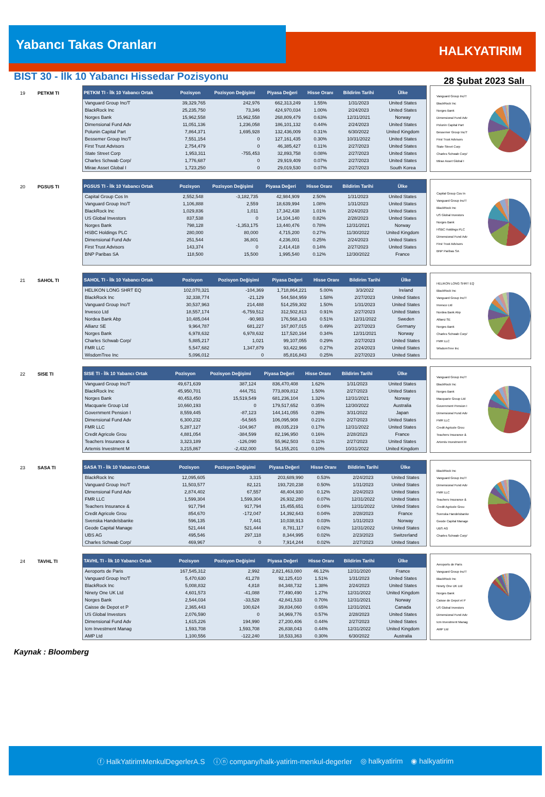HALKYATIRIM
Yabancı Takas Oranları
28 Şubat 2023 Salı
BIST 30 - İlk 10 Yabancı Hissedar Pozisyonu
19 PETKM TI
| PETKM TI - İlk 10 Yabancı Ortak | Pozisyon | Pozisyon Değişimi | Piyasa Değeri | Hisse Oranı | Bildirim Tarihi | Ülke |
| --- | --- | --- | --- | --- | --- | --- |
| Vanguard Group Inc/T | 39,329,765 | 242,976 | 662,313,249 | 1.55% | 1/31/2023 | United States |
| BlackRock Inc | 25,235,750 | 73,346 | 424,970,034 | 1.00% | 2/24/2023 | United States |
| Norges Bank | 15,962,558 | 15,962,558 | 268,809,479 | 0.63% | 12/31/2021 | Norway |
| Dimensional Fund Adv | 11,051,136 | 1,236,058 | 186,101,132 | 0.44% | 2/24/2023 | United States |
| Polunin Capital Part | 7,864,371 | 1,695,928 | 132,436,009 | 0.31% | 6/30/2022 | United Kingdom |
| Bessemer Group Inc/T | 7,551,154 | 0 | 127,161,435 | 0.30% | 10/31/2022 | United States |
| First Trust Advisors | 2,754,479 | 0 | 46,385,427 | 0.11% | 2/27/2023 | United States |
| State Street Corp | 1,953,311 | -755,453 | 32,893,758 | 0.08% | 2/27/2023 | United States |
| Charles Schwab Corp/ | 1,776,687 | 0 | 29,919,409 | 0.07% | 2/27/2023 | United States |
| Mirae Asset Global I | 1,723,250 | 0 | 29,019,530 | 0.07% | 2/27/2023 | South Korea |
Vanguard Group Inc/T
BlackRock Inc
Norges Bank
Dimensional Fund Adv
Polunin Capital Part
Bessemer Group Inc/T
First Trust Advisors
State Street Corp
Charles Schwab Corp/
Mirae Asset Global I
20 PGSUS TI
| PGSUS TI - İlk 10 Yabancı Ortak | Pozisyon | Pozisyon Değişimi | Piyasa Değeri | Hisse Oranı | Bildirim Tarihi | Ülke |
| --- | --- | --- | --- | --- | --- | --- |
| Capital Group Cos In | 2,552,548 | -3,182,735 | 42,984,909 | 2.50% | 1/31/2023 | United States |
| Vanguard Group Inc/T | 1,106,888 | 2,559 | 18,639,994 | 1.08% | 1/31/2023 | United States |
| BlackRock Inc | 1,029,836 | 1,011 | 17,342,438 | 1.01% | 2/24/2023 | United States |
| US Global Investors | 837,538 | 0 | 14,104,140 | 0.82% | 2/28/2023 | United States |
| Norges Bank | 798,128 | -1,353,175 | 13,440,476 | 0.78% | 12/31/2021 | Norway |
| HSBC Holdings PLC | 280,000 | 80,000 | 4,715,200 | 0.27% | 11/30/2022 | United Kingdom |
| Dimensional Fund Adv | 251,544 | 36,801 | 4,236,001 | 0.25% | 2/24/2023 | United States |
| First Trust Advisors | 143,374 | 0 | 2,414,418 | 0.14% | 2/27/2023 | United States |
| BNP Paribas SA | 118,500 | 15,500 | 1,995,540 | 0.12% | 12/30/2022 | France |
Capital Group Cos In
Vanguard Group Inc/T
BlackRock Inc
US Global Investors
Norges Bank
HSBC Holdings PLC
Dimensional Fund Adv
First Trust Advisors
BNP Paribas SA
21 SAHOL TI
| SAHOL TI - İlk 10 Yabancı Ortak | Pozisyon | Pozisyon Değişimi | Piyasa Değeri | Hisse Oranı | Bildirim Tarihi | Ülke |
| --- | --- | --- | --- | --- | --- | --- |
| HELIKON LONG SHRT EQ | 102,070,321 | -104,369 | 1,718,864,221 | 5.00% | 3/3/2022 | Ireland |
| BlackRock Inc | 32,338,774 | -21,129 | 544,584,959 | 1.58% | 2/27/2023 | United States |
| Vanguard Group Inc/T | 30,537,963 | 214,488 | 514,259,302 | 1.50% | 1/31/2023 | United States |
| Invesco Ltd | 18,557,174 | -6,759,512 | 312,502,813 | 0.91% | 2/27/2023 | United States |
| Nordea Bank Abp | 10,485,044 | -90,983 | 176,568,143 | 0.51% | 12/31/2022 | Sweden |
| Allianz SE | 9,964,787 | 681,227 | 167,807,015 | 0.49% | 2/27/2023 | Germany |
| Norges Bank | 6,978,632 | 6,978,632 | 117,520,164 | 0.34% | 12/31/2021 | Norway |
| Charles Schwab Corp/ | 5,885,217 | 1,021 | 99,107,055 | 0.29% | 2/27/2023 | United States |
| FMR LLC | 5,547,682 | 1,347,879 | 93,422,966 | 0.27% | 2/24/2023 | United States |
| WisdomTree Inc | 5,096,012 | 0 | 85,816,843 | 0.25% | 2/27/2023 | United States |
HELIKON LONG SHRT EQ
BlackRock Inc
Vanguard Group Inc/T
Invesco Ltd
Nordea Bank Abp
Allianz SE
Norges Bank
Charles Schwab Corp/
FMR LLC
WisdomTree Inc
22 SISE TI
| SISE TI - İlk 10 Yabancı Ortak | Pozisyon | Pozisyon Değişimi | Piyasa Değeri | Hisse Oranı | Bildirim Tarihi | Ülke |
| --- | --- | --- | --- | --- | --- | --- |
| Vanguard Group Inc/T | 49,671,639 | 387,124 | 836,470,408 | 1.62% | 1/31/2023 | United States |
| BlackRock Inc | 45,950,701 | 444,751 | 773,809,812 | 1.50% | 2/27/2023 | United States |
| Norges Bank | 40,453,450 | 15,519,549 | 681,236,104 | 1.32% | 12/31/2021 | Norway |
| Macquarie Group Ltd | 10,660,193 | 0 | 179,517,652 | 0.35% | 12/30/2022 | Australia |
| Government Pension I | 8,559,445 | -87,123 | 144,141,055 | 0.28% | 3/31/2022 | Japan |
| Dimensional Fund Adv | 6,300,232 | -54,565 | 106,095,908 | 0.21% | 2/27/2023 | United States |
| FMR LLC | 5,287,127 | -104,967 | 89,035,219 | 0.17% | 12/31/2022 | United States |
| Credit Agricole Grou | 4,881,054 | -384,599 | 82,196,950 | 0.16% | 2/28/2023 | France |
| Teachers Insurance & | 3,323,189 | -126,090 | 55,962,503 | 0.11% | 2/27/2023 | United States |
| Artemis Investment M | 3,215,867 | -2,432,000 | 54,155,201 | 0.10% | 10/31/2022 | United Kingdom |
Vanguard Group Inc/T
BlackRock Inc
Norges Bank
Macquarie Group Ltd
Government Pension I
Dimensional Fund Adv
FMR LLC
Credit Agricole Grou
Teachers Insurance &
Artemis Investment M
23 SASA TI
| SASA TI - İlk 10 Yabancı Ortak | Pozisyon | Pozisyon Değişimi | Piyasa Değeri | Hisse Oranı | Bildirim Tarihi | Ülke |
| --- | --- | --- | --- | --- | --- | --- |
| BlackRock Inc | 12,095,605 | 3,315 | 203,689,990 | 0.53% | 2/24/2023 | United States |
| Vanguard Group Inc/T | 11,503,577 | 82,121 | 193,720,238 | 0.50% | 1/31/2023 | United States |
| Dimensional Fund Adv | 2,874,402 | 67,557 | 48,404,930 | 0.12% | 2/24/2023 | United States |
| FMR LLC | 1,599,304 | 1,599,304 | 26,932,280 | 0.07% | 12/31/2022 | United States |
| Teachers Insurance & | 917,794 | 917,794 | 15,455,651 | 0.04% | 12/31/2022 | United States |
| Credit Agricole Grou | 854,670 | -172,047 | 14,392,643 | 0.04% | 2/28/2023 | France |
| Svenska Handelsbanke | 596,135 | 7,441 | 10,038,913 | 0.03% | 1/31/2023 | Norway |
| Geode Capital Manage | 521,444 | 521,444 | 8,781,117 | 0.02% | 12/31/2022 | United States |
| UBS AG | 495,546 | 297,118 | 8,344,995 | 0.02% | 2/23/2023 | Switzerland |
| Charles Schwab Corp/ | 469,967 | 0 | 7,914,244 | 0.02% | 2/27/2023 | United States |
BlackRock Inc
Vanguard Group Inc/T
Dimensional Fund Adv
FMR LLC
Teachers Insurance &
Credit Agricole Grou
Svenska Handelsbanke
Geode Capital Manage
UBS AG
Charles Schwab Corp/
24 TAVHL TI
| TAVHL TI - İlk 10 Yabancı Ortak | Pozisyon | Pozisyon Değişimi | Piyasa Değeri | Hisse Oranı | Bildirim Tarihi | Ülke |
| --- | --- | --- | --- | --- | --- | --- |
| Aeroports de Paris | 167,545,312 | 2,992 | 2,821,463,080 | 46.12% | 12/31/2020 | France |
| Vanguard Group Inc/T | 5,470,630 | 41,278 | 92,125,410 | 1.51% | 1/31/2023 | United States |
| BlackRock Inc | 5,008,832 | 4,818 | 84,348,732 | 1.38% | 2/24/2023 | United States |
| Ninety One UK Ltd | 4,601,573 | -41,088 | 77,490,490 | 1.27% | 12/31/2022 | United Kingdom |
| Norges Bank | 2,544,034 | -33,528 | 42,841,533 | 0.70% | 12/31/2021 | Norway |
| Caisse de Depot et P | 2,365,443 | 100,624 | 39,834,060 | 0.65% | 12/31/2021 | Canada |
| US Global Investors | 2,076,590 | 0 | 34,969,776 | 0.57% | 2/28/2023 | United States |
| Dimensional Fund Adv | 1,615,226 | 194,990 | 27,200,406 | 0.44% | 2/27/2023 | United States |
| Icm Investment Manag | 1,593,708 | 1,593,708 | 26,838,043 | 0.44% | 12/31/2022 | United Kingdom |
| AMP Ltd | 1,100,556 | -122,240 | 18,533,363 | 0.30% | 6/30/2022 | Australia |
Aeroports de Paris
Vanguard Group Inc/T
BlackRock Inc
Ninety One UK Ltd
Norges Bank
Caisse de Depot et P
US Global Investors
Dimensional Fund Adv
Icm Investment Manag
AMP Ltd
Kaynak : Bloomberg
ⓕ HalkYatirimMenkulDegerlerA.S ⓘⓝ company/halk-yatirim-menkul-degerler ◎ halkyatirim ◉ halkyatirim